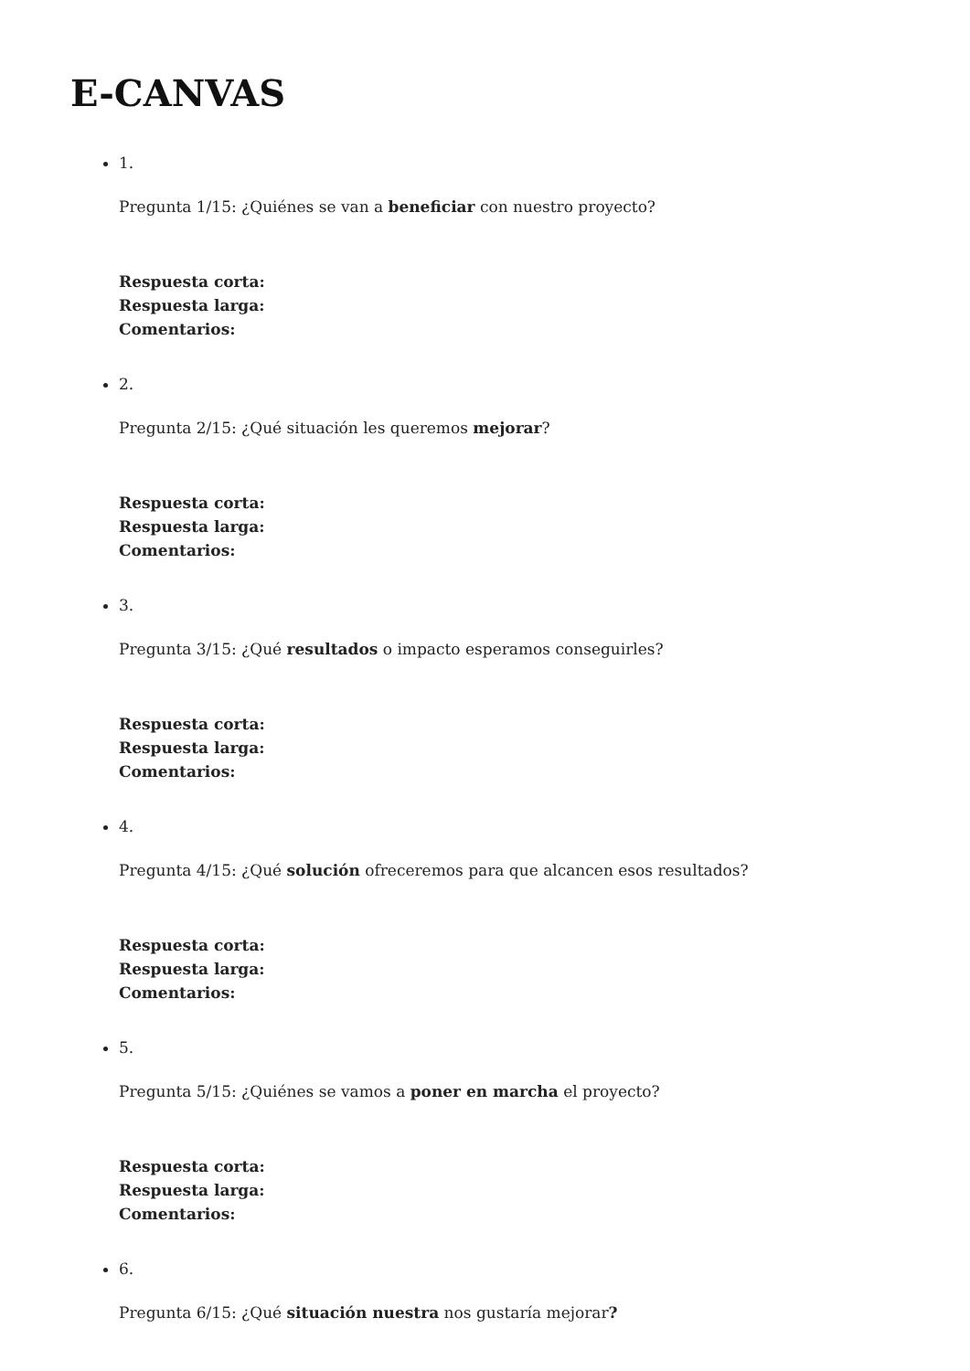E-CANVAS
1.
Pregunta 1/15: ¿Quiénes se van a beneficiar con nuestro proyecto?
Respuesta corta:
Respuesta larga:
Comentarios:
2.
Pregunta 2/15: ¿Qué situación les queremos mejorar?
Respuesta corta:
Respuesta larga:
Comentarios:
3.
Pregunta 3/15: ¿Qué resultados o impacto esperamos conseguirles?
Respuesta corta:
Respuesta larga:
Comentarios:
4.
Pregunta 4/15: ¿Qué solución ofreceremos para que alcancen esos resultados?
Respuesta corta:
Respuesta larga:
Comentarios:
5.
Pregunta 5/15: ¿Quiénes se vamos a poner en marcha el proyecto?
Respuesta corta:
Respuesta larga:
Comentarios:
6.
Pregunta 6/15: ¿Qué situación nuestra nos gustaría mejorar?